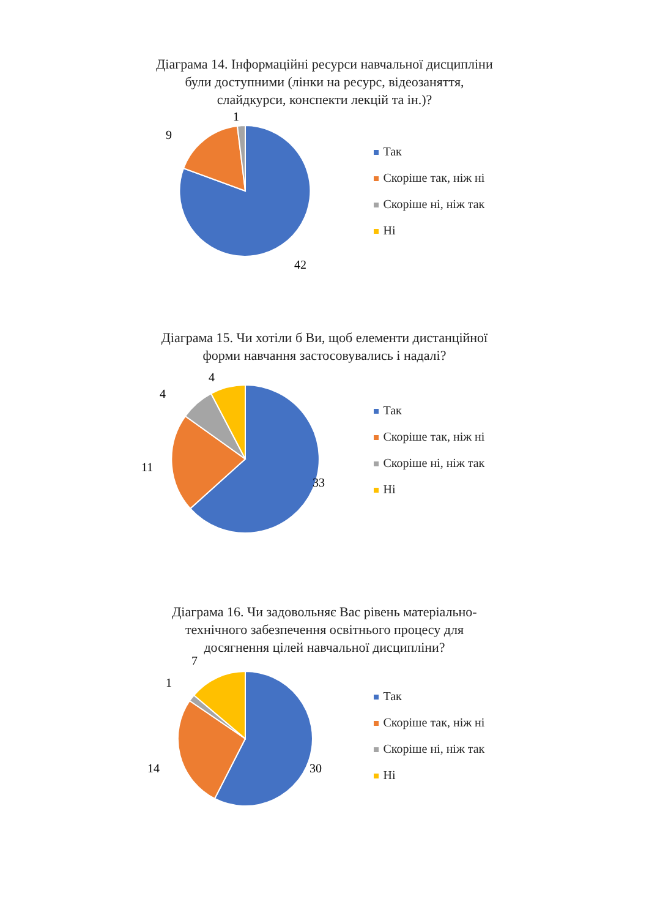Діаграма 14. Інформаційні ресурси навчальної дисципліни були доступними (лінки на ресурс, відеозаняття, слайдкурси, конспекти лекцій та ін.)?
42
9
1
Так
Скоріше так, ніж ні
Скоріше ні, ніж так
Ні
Діаграма 15. Чи хотіли б Ви, щоб елементи дистанційної форми навчання застосовувались і надалі?
33
11
4
4
Так
Скоріше так, ніж ні
Скоріше ні, ніж так
Ні
Діаграма 16. Чи задовольняє Вас рівень матеріально-технічного забезпечення освітнього процесу для досягнення цілей навчальної дисципліни?
30
14
1
7
Так
Скоріше так, ніж ні
Скоріше ні, ніж так
Ні